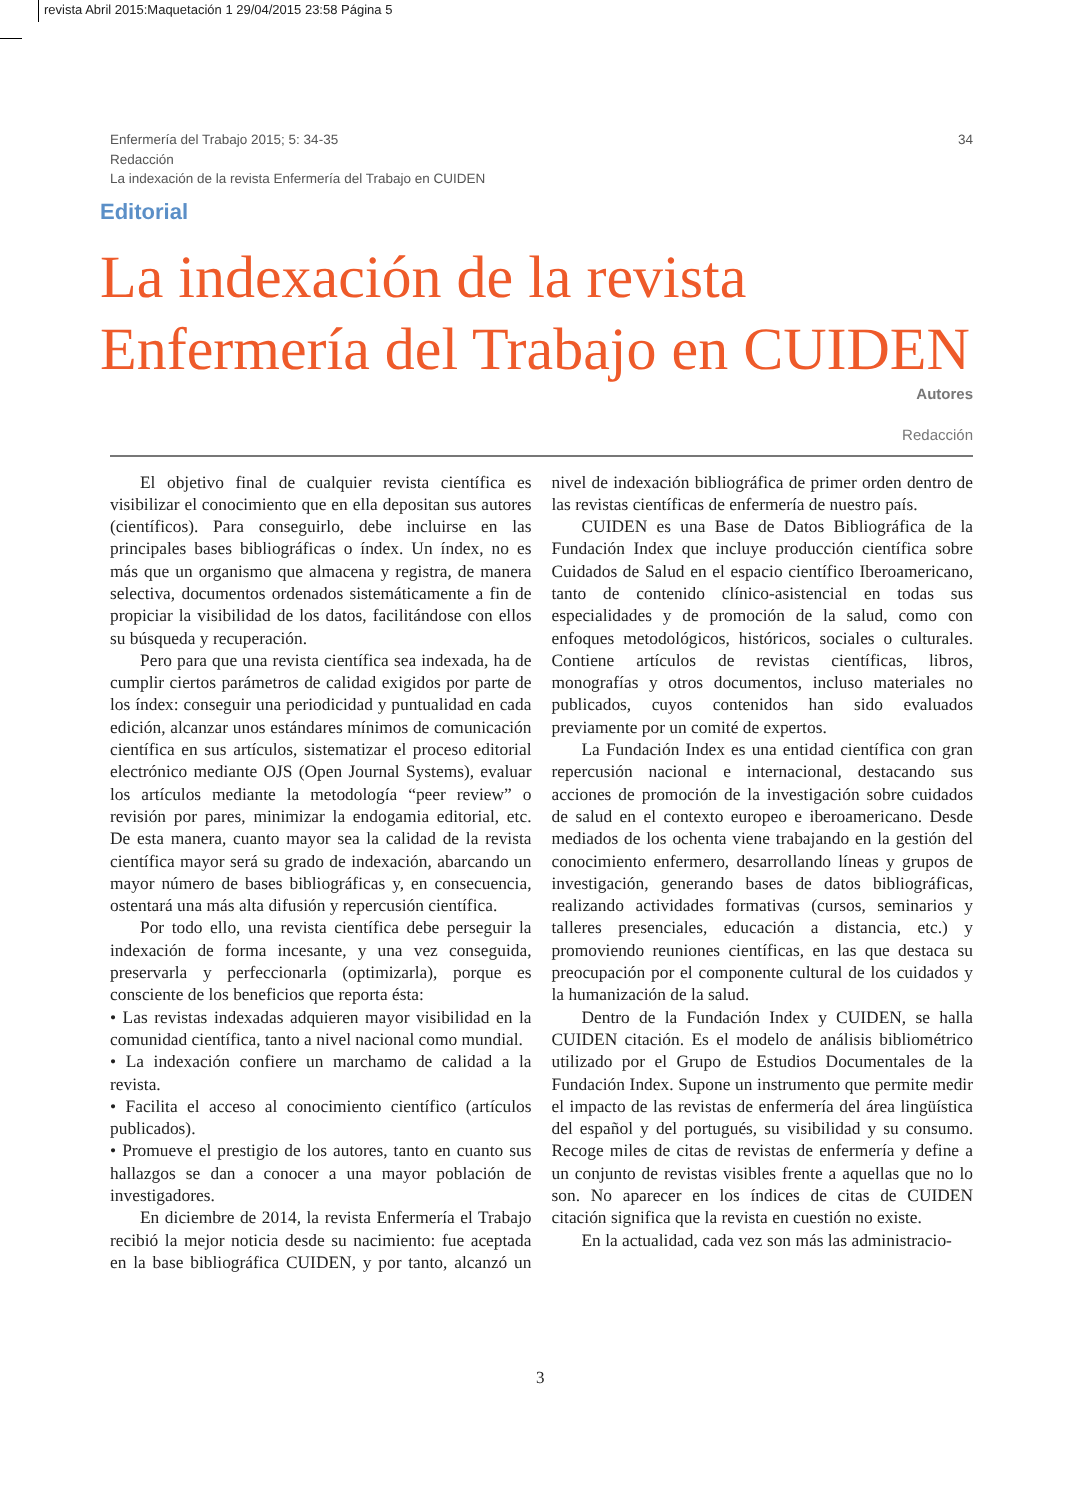revista Abril 2015:Maquetación 1 29/04/2015 23:58 Página 5
Enfermería del Trabajo 2015; 5: 34-35
Redacción
La indexación de la revista Enfermería del Trabajo en CUIDEN
34
Editorial
La indexación de la revista Enfermería del Trabajo en CUIDEN
Autores
Redacción
El objetivo final de cualquier revista científica es visibilizar el conocimiento que en ella depositan sus autores (científicos). Para conseguirlo, debe incluirse en las principales bases bibliográficas o índex. Un índex, no es más que un organismo que almacena y registra, de manera selectiva, documentos ordenados sistemáticamente a fin de propiciar la visibilidad de los datos, facilitándose con ellos su búsqueda y recuperación.
Pero para que una revista científica sea indexada, ha de cumplir ciertos parámetros de calidad exigidos por parte de los índex: conseguir una periodicidad y puntualidad en cada edición, alcanzar unos estándares mínimos de comunicación científica en sus artículos, sistematizar el proceso editorial electrónico mediante OJS (Open Journal Systems), evaluar los artículos mediante la metodología “peer review” o revisión por pares, minimizar la endogamia editorial, etc. De esta manera, cuanto mayor sea la calidad de la revista científica mayor será su grado de indexación, abarcando un mayor número de bases bibliográficas y, en consecuencia, ostentará una más alta difusión y repercusión científica.
Por todo ello, una revista científica debe perseguir la indexación de forma incesante, y una vez conseguida, preservarla y perfeccionarla (optimizarla), porque es consciente de los beneficios que reporta ésta:
• Las revistas indexadas adquieren mayor visibilidad en la comunidad científica, tanto a nivel nacional como mundial.
• La indexación confiere un marchamo de calidad a la revista.
• Facilita el acceso al conocimiento científico (artículos publicados).
• Promueve el prestigio de los autores, tanto en cuanto sus hallazgos se dan a conocer a una mayor población de investigadores.
En diciembre de 2014, la revista Enfermería el Trabajo recibió la mejor noticia desde su nacimiento: fue aceptada en la base bibliográfica CUIDEN, y por tanto, alcanzó un nivel de indexación bibliográfica de primer orden dentro de las revistas científicas de enfermería de nuestro país.
CUIDEN es una Base de Datos Bibliográfica de la Fundación Index que incluye producción científica sobre Cuidados de Salud en el espacio científico Iberoamericano, tanto de contenido clínico-asistencial en todas sus especialidades y de promoción de la salud, como con enfoques metodológicos, históricos, sociales o culturales. Contiene artículos de revistas científicas, libros, monografías y otros documentos, incluso materiales no publicados, cuyos contenidos han sido evaluados previamente por un comité de expertos.
La Fundación Index es una entidad científica con gran repercusión nacional e internacional, destacando sus acciones de promoción de la investigación sobre cuidados de salud en el contexto europeo e iberoamericano. Desde mediados de los ochenta viene trabajando en la gestión del conocimiento enfermero, desarrollando líneas y grupos de investigación, generando bases de datos bibliográficas, realizando actividades formativas (cursos, seminarios y talleres presenciales, educación a distancia, etc.) y promoviendo reuniones científicas, en las que destaca su preocupación por el componente cultural de los cuidados y la humanización de la salud.
Dentro de la Fundación Index y CUIDEN, se halla CUIDEN citación. Es el modelo de análisis bibliométrico utilizado por el Grupo de Estudios Documentales de la Fundación Index. Supone un instrumento que permite medir el impacto de las revistas de enfermería del área lingüística del español y del portugués, su visibilidad y su consumo. Recoge miles de citas de revistas de enfermería y define a un conjunto de revistas visibles frente a aquellas que no lo son. No aparecer en los índices de citas de CUIDEN citación significa que la revista en cuestión no existe.
En la actualidad, cada vez son más las administracio-
3